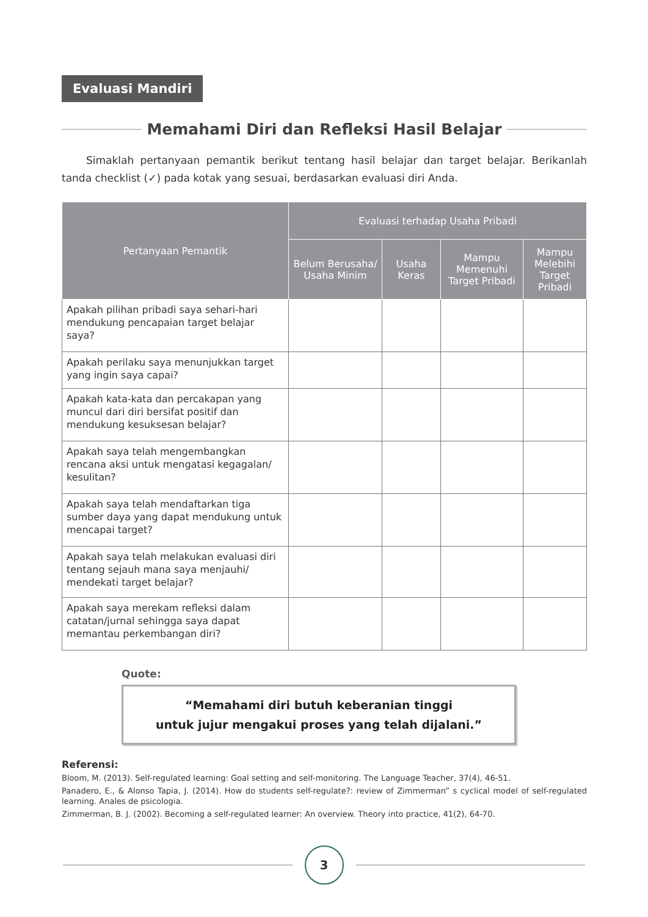Evaluasi Mandiri
Memahami Diri dan Refleksi Hasil Belajar
Simaklah pertanyaan pemantik berikut tentang hasil belajar dan target belajar. Berikanlah tanda checklist (✓) pada kotak yang sesuai, berdasarkan evaluasi diri Anda.
| Pertanyaan Pemantik | Evaluasi terhadap Usaha Pribadi | | | |
| --- | --- | --- | --- | --- |
| | Belum Berusaha/ Usaha Minim | Usaha Keras | Mampu Memenuhi Target Pribadi | Mampu Melebihi Target Pribadi |
| Apakah pilihan pribadi saya sehari-hari mendukung pencapaian target belajar saya? | | | | |
| Apakah perilaku saya menunjukkan target yang ingin saya capai? | | | | |
| Apakah kata-kata dan percakapan yang muncul dari diri bersifat positif dan mendukung kesuksesan belajar? | | | | |
| Apakah saya telah mengembangkan rencana aksi untuk mengatasi kegagalan/ kesulitan? | | | | |
| Apakah saya telah mendaftarkan tiga sumber daya yang dapat mendukung untuk mencapai target? | | | | |
| Apakah saya telah melakukan evaluasi diri tentang sejauh mana saya menjauhi/ mendekati target belajar? | | | | |
| Apakah saya merekam refleksi dalam catatan/jurnal sehingga saya dapat memantau perkembangan diri? | | | | |
Quote:
“Memahami diri butuh keberanian tinggi
untuk jujur mengakui proses yang telah dijalani.”
Referensi:
Bloom, M. (2013). Self-regulated learning: Goal setting and self-monitoring. The Language Teacher, 37(4), 46-51.
Panadero, E., & Alonso Tapia, J. (2014). How do students self-regulate?: review of Zimmerman” s cyclical model of self-regulated learning. Anales de psicologia.
Zimmerman, B. J. (2002). Becoming a self-regulated learner: An overview. Theory into practice, 41(2), 64-70.
3